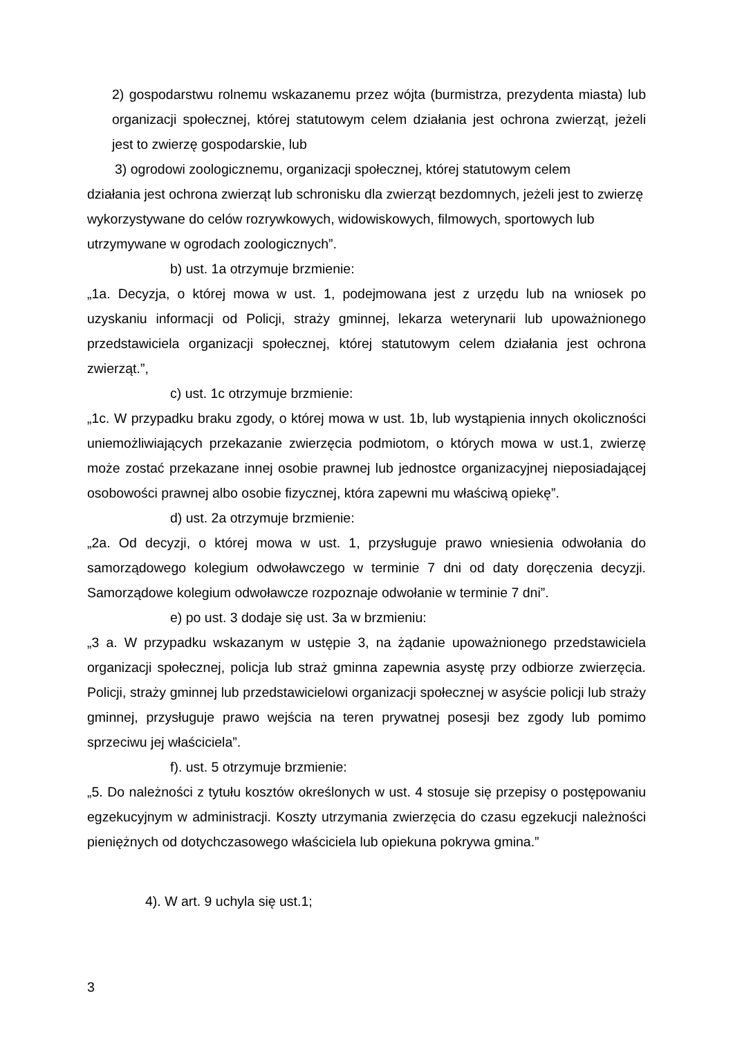2) gospodarstwu rolnemu wskazanemu przez wójta (burmistrza, prezydenta miasta) lub organizacji społecznej, której statutowym celem działania jest ochrona zwierząt, jeżeli jest to zwierzę gospodarskie, lub
3) ogrodowi zoologicznemu, organizacji społecznej, której statutowym celem
działania jest ochrona zwierząt lub schronisku dla zwierząt bezdomnych, jeżeli jest to zwierzę wykorzystywane do celów rozrywkowych, widowiskowych, filmowych, sportowych lub utrzymywane w ogrodach zoologicznych”.
b) ust. 1a otrzymuje brzmienie:
„1a. Decyzja, o której mowa w ust. 1, podejmowana jest z urzędu lub na wniosek po uzyskaniu informacji od Policji, straży gminnej, lekarza weterynarii lub upoważnionego przedstawiciela organizacji społecznej, której statutowym celem działania jest ochrona zwierząt.”,
c) ust. 1c otrzymuje brzmienie:
„1c. W przypadku braku zgody, o której mowa w ust. 1b, lub wystąpienia innych okoliczności uniemożliwiających przekazanie zwierzęcia podmiotom, o których mowa w ust.1, zwierzę może zostać przekazane innej osobie prawnej lub jednostce organizacyjnej nieposiadającej osobowości prawnej albo osobie fizycznej, która zapewni mu właściwą opiekę”.
d) ust. 2a otrzymuje brzmienie:
„2a. Od decyzji, o której mowa w ust. 1, przysługuje prawo wniesienia odwołania do samorządowego kolegium odwoławczego w terminie 7 dni od daty doręczenia decyzji. Samorządowe kolegium odwoławcze rozpoznaje odwołanie w terminie 7 dni”.
e) po ust. 3 dodaje się ust. 3a w brzmieniu:
„3 a. W przypadku wskazanym w ustępie 3, na żądanie upoważnionego przedstawiciela organizacji społecznej, policja lub straż gminna zapewnia asystę przy odbiorze zwierzęcia. Policji, straży gminnej lub przedstawicielowi organizacji społecznej w asyście policji lub straży gminnej, przysługuje prawo wejścia na teren prywatnej posesji bez zgody lub pomimo sprzeciwu jej właściciela”.
f). ust. 5 otrzymuje brzmienie:
„5. Do należności z tytułu kosztów określonych w ust. 4 stosuje się przepisy o postępowaniu egzekucyjnym w administracji. Koszty utrzymania zwierzęcia do czasu egzekucji należności pieniężnych od dotychczasowego właściciela lub opiekuna pokrywa gmina.”
4). W art. 9 uchyla się ust.1;
3